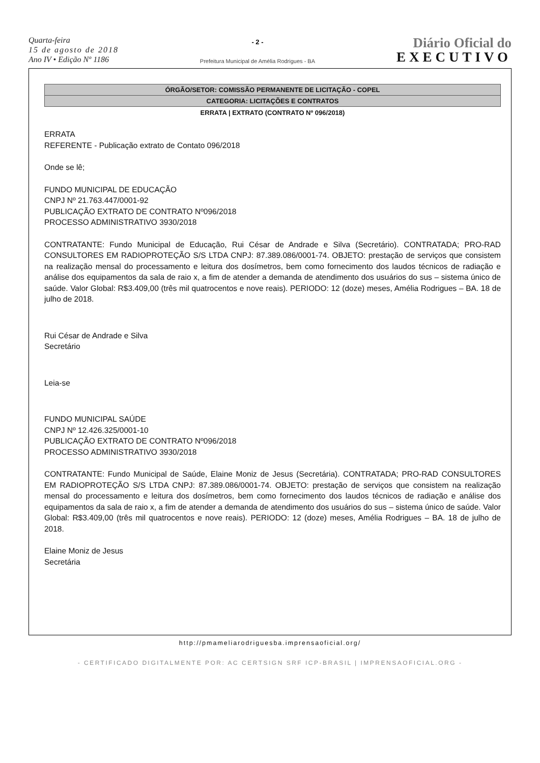Quarta-feira
15 de agosto de 2018
Ano IV • Edição Nº 1186
- 2 -
Prefeitura Municipal de Amélia Rodrigues - BA
Diário Oficial do
EXECUTIVO
ÓRGÃO/SETOR: COMISSÃO PERMANENTE DE LICITAÇÃO - COPEL
CATEGORIA: LICITAÇÕES E CONTRATOS
ERRATA | EXTRATO (CONTRATO Nº 096/2018)
ERRATA
REFERENTE - Publicação extrato de Contato 096/2018
Onde se lê;
FUNDO MUNICIPAL DE EDUCAÇÃO
CNPJ Nº 21.763.447/0001-92
PUBLICAÇÃO EXTRATO DE CONTRATO Nº096/2018
PROCESSO ADMINISTRATIVO 3930/2018
CONTRATANTE: Fundo Municipal de Educação, Rui César de Andrade e Silva (Secretário). CONTRATADA; PRO-RAD CONSULTORES EM RADIOPROTEÇÃO S/S LTDA CNPJ: 87.389.086/0001-74. OBJETO: prestação de serviços que consistem na realização mensal do processamento e leitura dos dosímetros, bem como fornecimento dos laudos técnicos de radiação e análise dos equipamentos da sala de raio x, a fim de atender a demanda de atendimento dos usuários do sus – sistema único de saúde. Valor Global: R$3.409,00 (três mil quatrocentos e nove reais). PERIODO: 12 (doze) meses, Amélia Rodrigues – BA. 18 de julho de 2018.
Rui César de Andrade e Silva
Secretário
Leia-se
FUNDO MUNICIPAL SAÚDE
CNPJ Nº 12.426.325/0001-10
PUBLICAÇÃO EXTRATO DE CONTRATO Nº096/2018
PROCESSO ADMINISTRATIVO 3930/2018
CONTRATANTE: Fundo Municipal de Saúde, Elaine Moniz de Jesus (Secretária). CONTRATADA; PRO-RAD CONSULTORES EM RADIOPROTEÇÃO S/S LTDA CNPJ: 87.389.086/0001-74. OBJETO: prestação de serviços que consistem na realização mensal do processamento e leitura dos dosímetros, bem como fornecimento dos laudos técnicos de radiação e análise dos equipamentos da sala de raio x, a fim de atender a demanda de atendimento dos usuários do sus – sistema único de saúde. Valor Global: R$3.409,00 (três mil quatrocentos e nove reais). PERIODO: 12 (doze) meses, Amélia Rodrigues – BA. 18 de julho de 2018.
Elaine Moniz de Jesus
Secretária
http://pmameliarodriguesba.imprensaoficial.org/
- CERTIFICADO DIGITALMENTE POR: AC CERTSIGN SRF ICP-BRASIL | IMPRENSAOFICIAL.ORG -